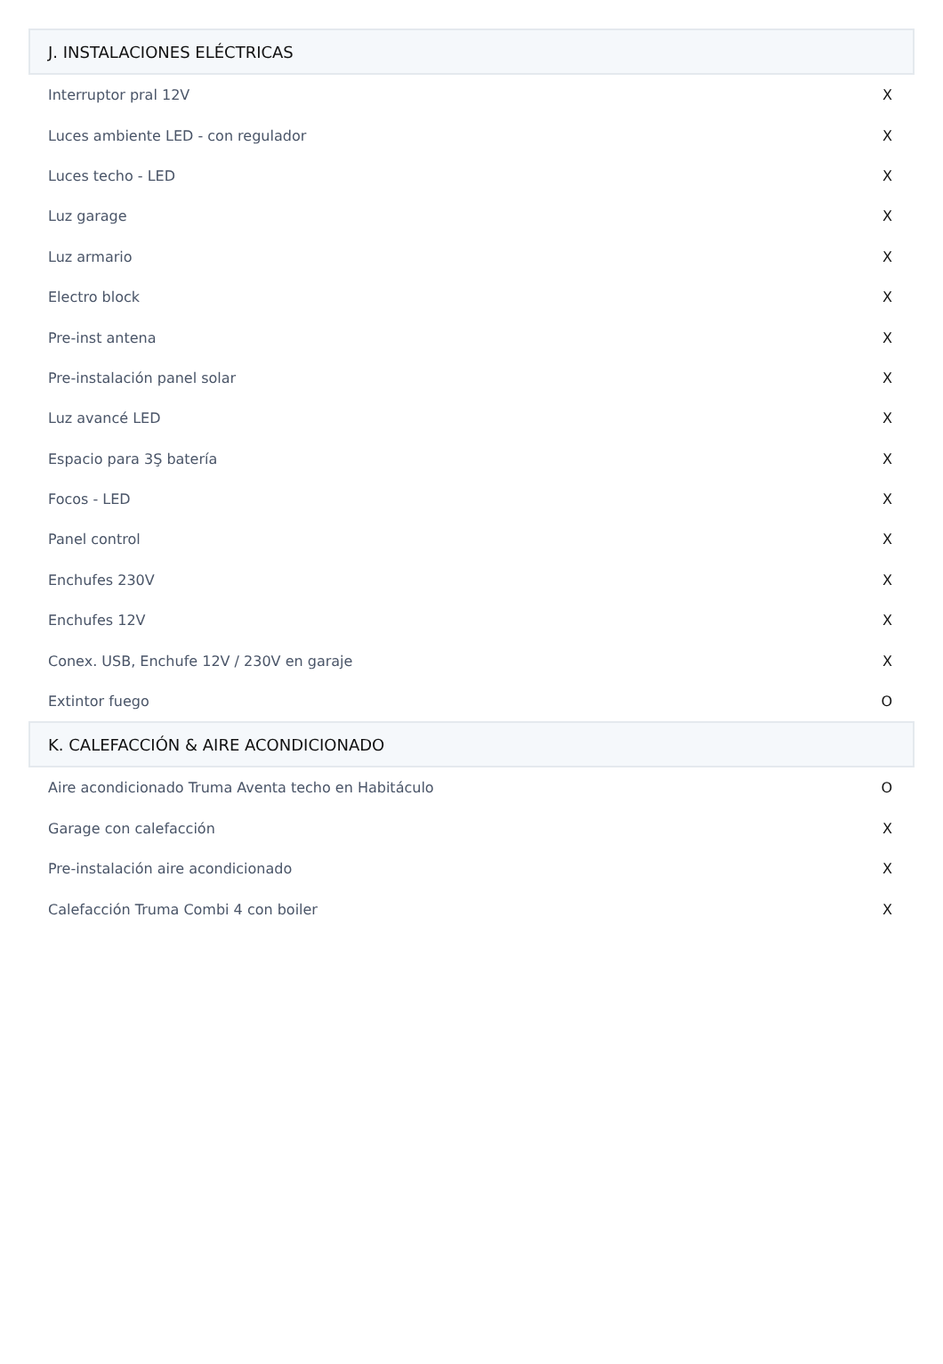| J. INSTALACIONES ELÉCTRICAS | |
| --- | --- |
| Interruptor pral 12V | X |
| Luces ambiente LED - con regulador | X |
| Luces techo - LED | X |
| Luz garage | X |
| Luz armario | X |
| Electro block | X |
| Pre-inst antena | X |
| Pre-instalación panel solar | X |
| Luz avancé LED | X |
| Espacio para 3Ş batería | X |
| Focos - LED | X |
| Panel control | X |
| Enchufes 230V | X |
| Enchufes 12V | X |
| Conex. USB, Enchufe 12V / 230V en garaje | X |
| Extintor fuego | O |
| K. CALEFACCIÓN & AIRE ACONDICIONADO | |
| Aire acondicionado Truma Aventa techo en Habitáculo | O |
| Garage con calefacción | X |
| Pre-instalación aire acondicionado | X |
| Calefacción Truma Combi 4 con boiler | X |